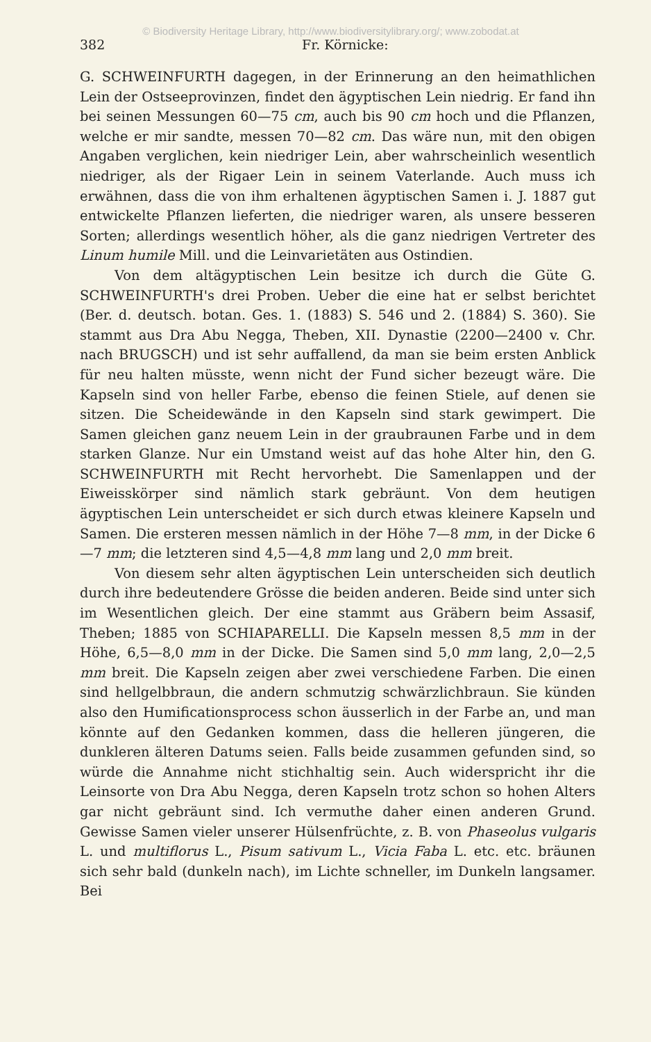© Biodiversity Heritage Library, http://www.biodiversitylibrary.org/; www.zobodat.at
382 Fr. Körnicke:
G. SCHWEINFURTH dagegen, in der Erinnerung an den heimathlichen Lein der Ostseeprovinzen, findet den ägyptischen Lein niedrig. Er fand ihn bei seinen Messungen 60—75 cm, auch bis 90 cm hoch und die Pflanzen, welche er mir sandte, messen 70—82 cm. Das wäre nun, mit den obigen Angaben verglichen, kein niedriger Lein, aber wahrscheinlich wesentlich niedriger, als der Rigaer Lein in seinem Vaterlande. Auch muss ich erwähnen, dass die von ihm erhaltenen ägyptischen Samen i. J. 1887 gut entwickelte Pflanzen lieferten, die niedriger waren, als unsere besseren Sorten; allerdings wesentlich höher, als die ganz niedrigen Vertreter des Linum humile Mill. und die Leinvarietäten aus Ostindien.
Von dem altägyptischen Lein besitze ich durch die Güte G. SCHWEINFURTH's drei Proben. Ueber die eine hat er selbst berichtet (Ber. d. deutsch. botan. Ges. 1. (1883) S. 546 und 2. (1884) S. 360). Sie stammt aus Dra Abu Negga, Theben, XII. Dynastie (2200—2400 v. Chr. nach BRUGSCH) und ist sehr auffallend, da man sie beim ersten Anblick für neu halten müsste, wenn nicht der Fund sicher bezeugt wäre. Die Kapseln sind von heller Farbe, ebenso die feinen Stiele, auf denen sie sitzen. Die Scheidewände in den Kapseln sind stark gewimpert. Die Samen gleichen ganz neuem Lein in der graubraunen Farbe und in dem starken Glanze. Nur ein Umstand weist auf das hohe Alter hin, den G. SCHWEINFURTH mit Recht hervorhebt. Die Samenlappen und der Eiweisskörper sind nämlich stark gebräunt. Von dem heutigen ägyptischen Lein unterscheidet er sich durch etwas kleinere Kapseln und Samen. Die ersteren messen nämlich in der Höhe 7—8 mm, in der Dicke 6—7 mm; die letzteren sind 4,5—4,8 mm lang und 2,0 mm breit.
Von diesem sehr alten ägyptischen Lein unterscheiden sich deutlich durch ihre bedeutendere Grösse die beiden anderen. Beide sind unter sich im Wesentlichen gleich. Der eine stammt aus Gräbern beim Assasif, Theben; 1885 von SCHIAPARELLI. Die Kapseln messen 8,5 mm in der Höhe, 6,5—8,0 mm in der Dicke. Die Samen sind 5,0 mm lang, 2,0—2,5 mm breit. Die Kapseln zeigen aber zwei verschiedene Farben. Die einen sind hellgelbbraun, die andern schmutzig schwärzlichbraun. Sie künden also den Humificationsprocess schon äusserlich in der Farbe an, und man könnte auf den Gedanken kommen, dass die helleren jüngeren, die dunkleren älteren Datums seien. Falls beide zusammen gefunden sind, so würde die Annahme nicht stichhaltig sein. Auch widerspricht ihr die Leinsorte von Dra Abu Negga, deren Kapseln trotz schon so hohen Alters gar nicht gebräunt sind. Ich vermuthe daher einen anderen Grund. Gewisse Samen vieler unserer Hülsenfrüchte, z. B. von Phaseolus vulgaris L. und multiflorus L., Pisum sativum L., Vicia Faba L. etc. etc. bräunen sich sehr bald (dunkeln nach), im Lichte schneller, im Dunkeln langsamer. Bei